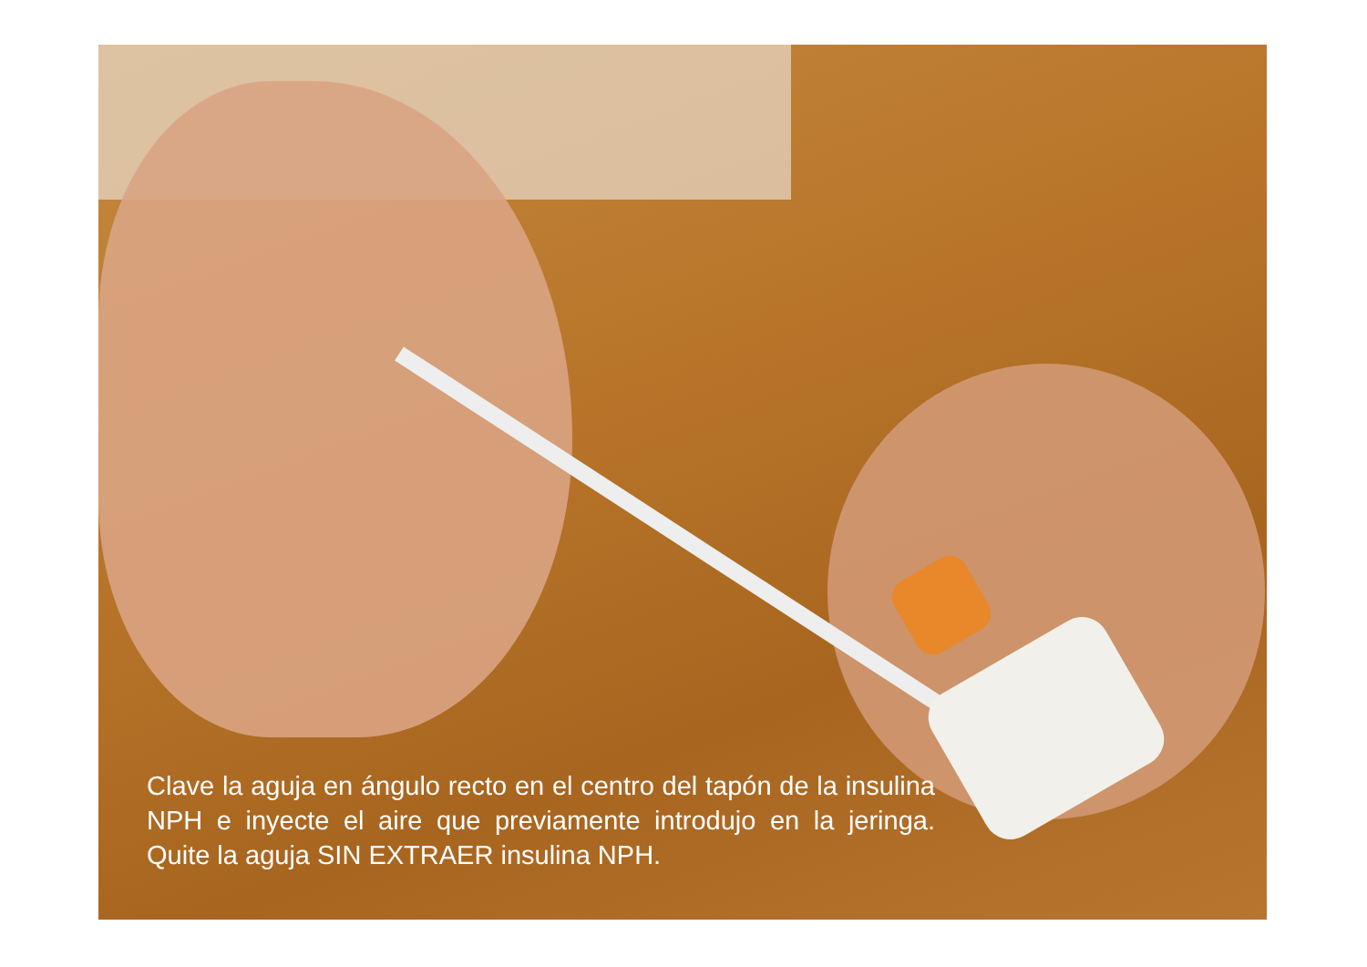Clave la aguja en ángulo recto en el centro del tapón de la insulina NPH e inyecte el aire que previamente introdujo en la jeringa. Quite la aguja SIN EXTRAER insulina NPH.